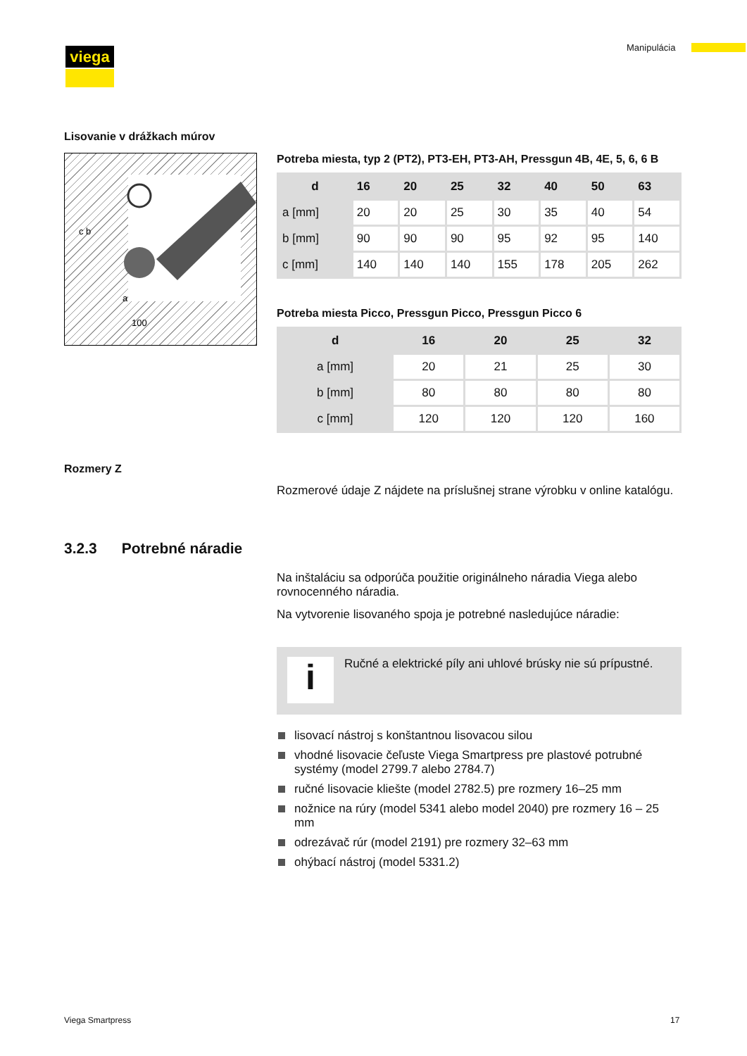viega Manipulácia
Lisovanie v drážkach múrov
c b
a
100
Potreba miesta, typ 2 (PT2), PT3-EH, PT3-AH, Pressgun 4B, 4E, 5, 6, 6 B
| d | 16 | 20 | 25 | 32 | 40 | 50 | 63 |
| --- | --- | --- | --- | --- | --- | --- | --- |
| a [mm] | 20 | 20 | 25 | 30 | 35 | 40 | 54 |
| b [mm] | 90 | 90 | 90 | 95 | 92 | 95 | 140 |
| c [mm] | 140 | 140 | 140 | 155 | 178 | 205 | 262 |
Potreba miesta Picco, Pressgun Picco, Pressgun Picco 6
| d | 16 | 20 | 25 | 32 |
| --- | --- | --- | --- | --- |
| a [mm] | 20 | 21 | 25 | 30 |
| b [mm] | 80 | 80 | 80 | 80 |
| c [mm] | 120 | 120 | 120 | 160 |
Rozmery Z
Rozmerové údaje Z nájdete na príslušnej strane výrobku v online kata­lógu.
3.2.3 Potrebné náradie
Na inštaláciu sa odporúča použitie originálneho náradia Viega alebo rovnocenného náradia.
Na vytvorenie lisovaného spoja je potrebné nasledujúce náradie:
i
Ručné a elektrické píly ani uhlové brúsky nie sú prípustné.
lisovací nástroj s konštantnou lisovacou silou
vhodné lisovacie čeľuste Viega Smartpress pre plastové potrubné systémy (model 2799.7 alebo 2784.7)
ručné lisovacie kliešte (model 2782.5) pre rozmery 16–25 mm
nožnice na rúry (model 5341 alebo model 2040) pre rozmery 16 – 25 mm
odrezávač rúr (model 2191) pre rozmery 32–63 mm
ohýbací nástroj (model 5331.2)
Viega Smartpress 17